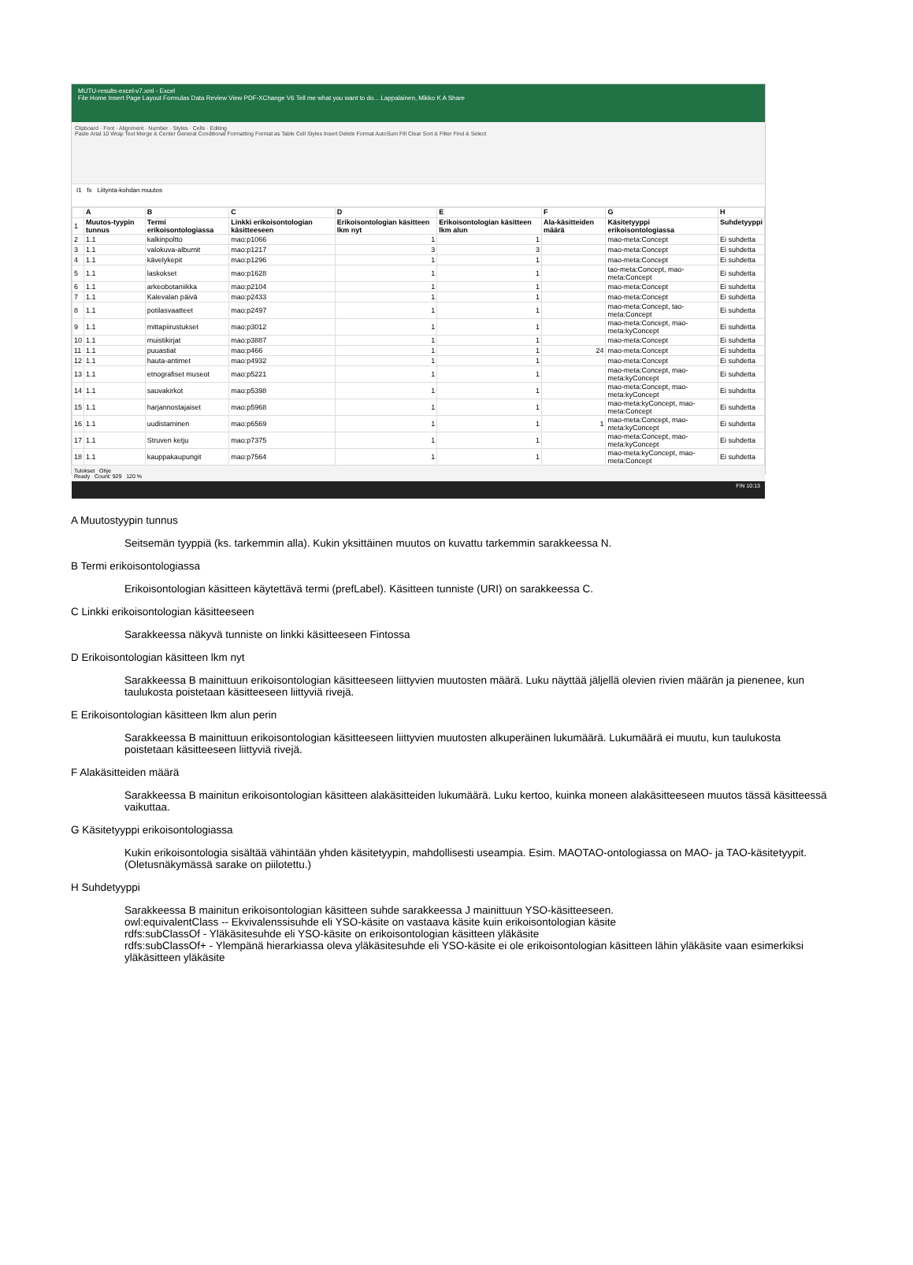MUTU-results-excel-v7.xml - Excel
File Home Insert Page Layout Formulas Data Review View PDF-XChange V6 Tell me what you want to do... Lappalainen, Mikko K A Share
Clipboard · Font · Alignment · Number · Styles · Cells · Editing
Paste Arial 10 Wrap Text Merge & Center General Conditional Formatting Format as Table Cell Styles Insert Delete Format AutoSum Fill Clear Sort & Filter Find & Select
I1 fx Liitynta-kohdan muutos
| | A | B | C | D | E | F | G | H |
| --- | --- | --- | --- | --- | --- | --- | --- | --- |
| 1 | Muutos-tyypin tunnus | Termi erikoisontologiassa | Linkki erikoisontologian käsitteeseen | Erikoisontologian käsitteen lkm nyt | Erikoisontologian käsitteen lkm alun | Ala-käsitteiden määrä | Käsitetyyppi erikoisontologiassa | Suhdetyyppi |
| 2 | 1.1 | kalkinpoltto | mao:p1066 | 1 | 1 | | mao-meta:Concept | Ei suhdetta |
| 3 | 1.1 | valokuva-albumit | mao:p1217 | 3 | 3 | | mao-meta:Concept | Ei suhdetta |
| 4 | 1.1 | kävelykepit | mao:p1296 | 1 | 1 | | mao-meta:Concept | Ei suhdetta |
| 5 | 1.1 | laskokset | mao:p1628 | 1 | 1 | | tao-meta:Concept, mao-meta:Concept | Ei suhdetta |
| 6 | 1.1 | arkeobotaniikka | mao:p2104 | 1 | 1 | | mao-meta:Concept | Ei suhdetta |
| 7 | 1.1 | Kalevalan päivä | mao:p2433 | 1 | 1 | | mao-meta:Concept | Ei suhdetta |
| 8 | 1.1 | potilasvaatteet | mao:p2497 | 1 | 1 | | mao-meta:Concept, tao-meta:Concept | Ei suhdetta |
| 9 | 1.1 | mittapiirustukset | mao:p3012 | 1 | 1 | | mao-meta:Concept, mao-meta:kyConcept | Ei suhdetta |
| 10 | 1.1 | muistikirjat | mao:p3887 | 1 | 1 | | mao-meta:Concept | Ei suhdetta |
| 11 | 1.1 | puuastiat | mao:p466 | 1 | 1 | 24 | mao-meta:Concept | Ei suhdetta |
| 12 | 1.1 | hauta-antimet | mao:p4932 | 1 | 1 | | mao-meta:Concept | Ei suhdetta |
| 13 | 1.1 | etnografiset museot | mao:p5221 | 1 | 1 | | mao-meta:Concept, mao-meta:kyConcept | Ei suhdetta |
| 14 | 1.1 | sauvakirkot | mao:p5398 | 1 | 1 | | mao-meta:Concept, mao-meta:kyConcept | Ei suhdetta |
| 15 | 1.1 | harjannostajaiset | mao:p5968 | 1 | 1 | | mao-meta:kyConcept, mao-meta:Concept | Ei suhdetta |
| 16 | 1.1 | uudistaminen | mao:p6569 | 1 | 1 | 1 | mao-meta:Concept, mao-meta:kyConcept | Ei suhdetta |
| 17 | 1.1 | Struven ketju | mao:p7375 | 1 | 1 | | mao-meta:Concept, mao-meta:kyConcept | Ei suhdetta |
| 18 | 1.1 | kauppakaupungit | mao:p7564 | 1 | 1 | | mao-meta:kyConcept, mao-meta:Concept | Ei suhdetta |
Tulokset Ohje
Ready Count: 929 120 %
FIN 10:13
A Muutostyypin tunnus
Seitsemän tyyppiä (ks. tarkemmin alla). Kukin yksittäinen muutos on kuvattu tarkemmin sarakkeessa N.
B Termi erikoisontologiassa
Erikoisontologian käsitteen käytettävä termi (prefLabel). Käsitteen tunniste (URI) on sarakkeessa C.
C Linkki erikoisontologian käsitteeseen
Sarakkeessa näkyvä tunniste on linkki käsitteeseen Fintossa
D Erikoisontologian käsitteen lkm nyt
Sarakkeessa B mainittuun erikoisontologian käsitteeseen liittyvien muutosten määrä. Luku näyttää jäljellä olevien rivien määrän ja pienenee, kun taulukosta poistetaan käsitteeseen liittyviä rivejä.
E Erikoisontologian käsitteen lkm alun perin
Sarakkeessa B mainittuun erikoisontologian käsitteeseen liittyvien muutosten alkuperäinen lukumäärä. Lukumäärä ei muutu, kun taulukosta poistetaan käsitteeseen liittyviä rivejä.
F Alakäsitteiden määrä
Sarakkeessa B mainitun erikoisontologian käsitteen alakäsitteiden lukumäärä. Luku kertoo, kuinka moneen alakäsitteeseen muutos tässä käsitteessä vaikuttaa.
G Käsitetyyppi erikoisontologiassa
Kukin erikoisontologia sisältää vähintään yhden käsitetyypin, mahdollisesti useampia. Esim. MAOTAO-ontologiassa on MAO- ja TAO-käsitetyypit. (Oletusnäkymässä sarake on piilotettu.)
H Suhdetyyppi
Sarakkeessa B mainitun erikoisontologian käsitteen suhde sarakkeessa J mainittuun YSO-käsitteeseen.
owl:equivalentClass -- Ekvivalenssisuhde eli YSO-käsite on vastaava käsite kuin erikoisontologian käsite
rdfs:subClassOf - Yläkäsitesuhde eli YSO-käsite on erikoisontologian käsitteen yläkäsite
rdfs:subClassOf+ - Ylempänä hierarkiassa oleva yläkäsitesuhde eli YSO-käsite ei ole erikoisontologian käsitteen lähin yläkäsite vaan esimerkiksi yläkäsitteen yläkäsite